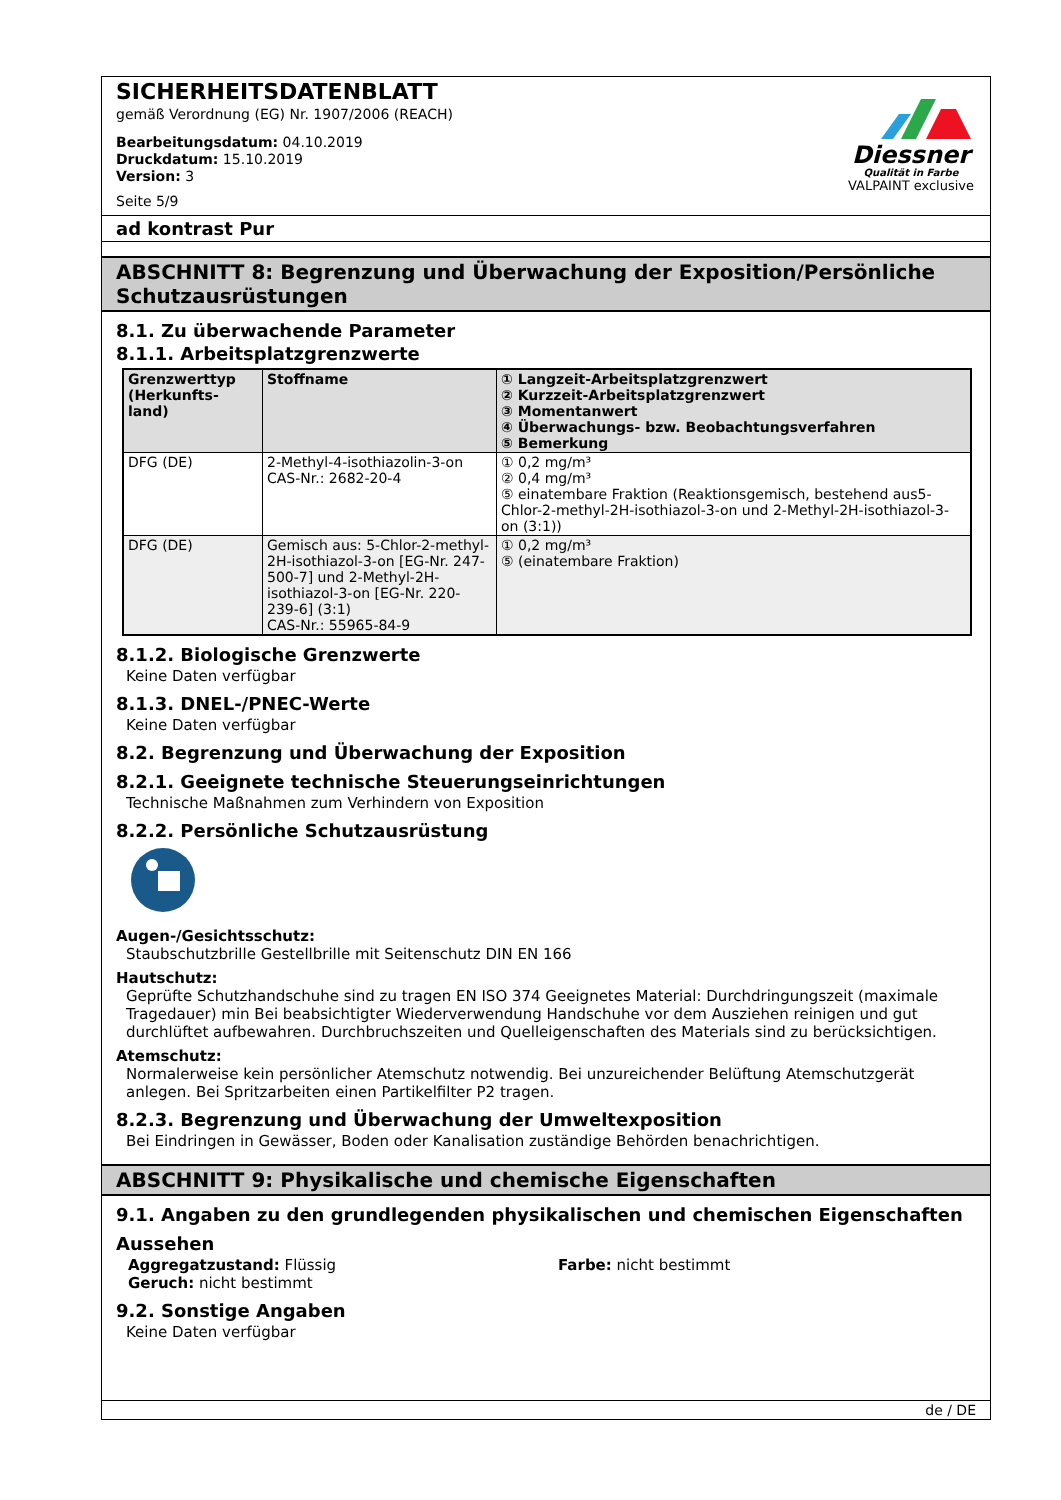SICHERHEITSDATENBLATT
gemäß Verordnung (EG) Nr. 1907/2006 (REACH)
Bearbeitungsdatum: 04.10.2019
Druckdatum: 15.10.2019
Version: 3
Seite 5/9
Diessner
Qualität in Farbe
VALPAINT exclusive
ad kontrast Pur
ABSCHNITT 8: Begrenzung und Überwachung der Exposition/Persönliche Schutzausrüstungen
8.1. Zu überwachende Parameter
8.1.1. Arbeitsplatzgrenzwerte
| Grenzwerttyp (Herkunfts-land) | Stoffname | ① Langzeit-Arbeitsplatzgrenzwert ② Kurzzeit-Arbeitsplatzgrenzwert ③ Momentanwert ④ Überwachungs- bzw. Beobachtungsverfahren ⑤ Bemerkung |
| --- | --- | --- |
| DFG (DE) | 2-Methyl-4-isothiazolin-3-on CAS-Nr.: 2682-20-4 | ① 0,2 mg/m³ ② 0,4 mg/m³ ⑤ einatembare Fraktion (Reaktionsgemisch, bestehend aus5-Chlor-2-methyl-2H-isothiazol-3-on und 2-Methyl-2H-isothiazol-3-on (3:1)) |
| DFG (DE) | Gemisch aus: 5-Chlor-2-methyl-2H-isothiazol-3-on [EG-Nr. 247-500-7] und 2-Methyl-2H-isothiazol-3-on [EG-Nr. 220-239-6] (3:1) CAS-Nr.: 55965-84-9 | ① 0,2 mg/m³ ⑤ (einatembare Fraktion) |
8.1.2. Biologische Grenzwerte
Keine Daten verfügbar
8.1.3. DNEL-/PNEC-Werte
Keine Daten verfügbar
8.2. Begrenzung und Überwachung der Exposition
8.2.1. Geeignete technische Steuerungseinrichtungen
Technische Maßnahmen zum Verhindern von Exposition
8.2.2. Persönliche Schutzausrüstung
Augen-/Gesichtsschutz:
Staubschutzbrille Gestellbrille mit Seitenschutz DIN EN 166
Hautschutz:
Geprüfte Schutzhandschuhe sind zu tragen EN ISO 374 Geeignetes Material: Durchdringungszeit (maximale Tragedauer) min Bei beabsichtigter Wiederverwendung Handschuhe vor dem Ausziehen reinigen und gut durchlüftet aufbewahren. Durchbruchszeiten und Quelleigenschaften des Materials sind zu berücksichtigen.
Atemschutz:
Normalerweise kein persönlicher Atemschutz notwendig. Bei unzureichender Belüftung Atemschutzgerät anlegen. Bei Spritzarbeiten einen Partikelfilter P2 tragen.
8.2.3. Begrenzung und Überwachung der Umweltexposition
Bei Eindringen in Gewässer, Boden oder Kanalisation zuständige Behörden benachrichtigen.
ABSCHNITT 9: Physikalische und chemische Eigenschaften
9.1. Angaben zu den grundlegenden physikalischen und chemischen Eigenschaften
Aussehen
Aggregatzustand: Flüssig
Geruch: nicht bestimmt
Farbe: nicht bestimmt
9.2. Sonstige Angaben
Keine Daten verfügbar
de / DE